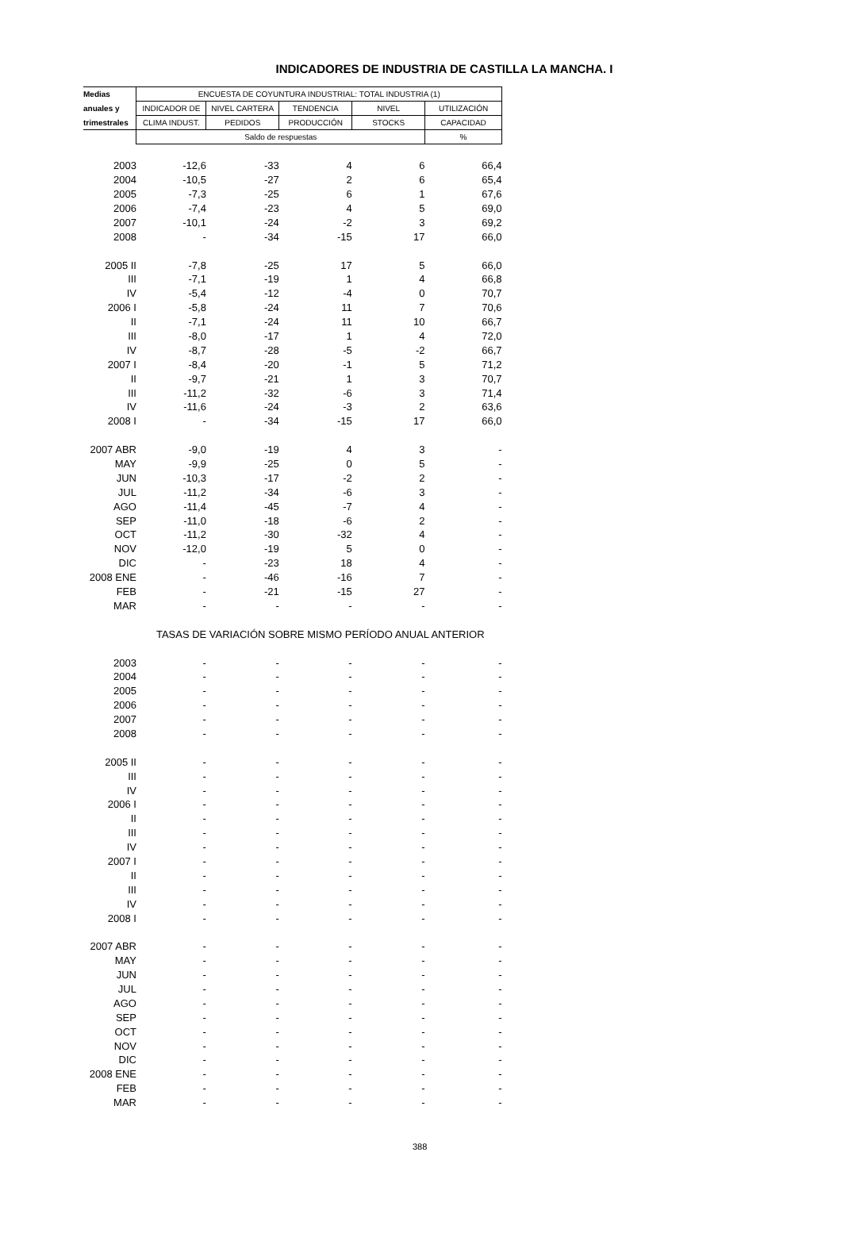INDICADORES DE INDUSTRIA DE CASTILLA LA MANCHA. I
| Medias | ENCUESTA DE COYUNTURA INDUSTRIAL: TOTAL INDUSTRIA (1) | | | | |
| --- | --- | --- | --- | --- | --- |
| anuales y | INDICADOR DE | NIVEL CARTERA | TENDENCIA | NIVEL | UTILIZACIÓN |
| trimestrales | CLIMA INDUST. | PEDIDOS | PRODUCCIÓN | STOCKS | CAPACIDAD |
| | Saldo de respuestas | | | | % |
| 2003 | -12,6 | -33 | 4 | 6 | 66,4 |
| 2004 | -10,5 | -27 | 2 | 6 | 65,4 |
| 2005 | -7,3 | -25 | 6 | 1 | 67,6 |
| 2006 | -7,4 | -23 | 4 | 5 | 69,0 |
| 2007 | -10,1 | -24 | -2 | 3 | 69,2 |
| 2008 | - | -34 | -15 | 17 | 66,0 |
| 2005 II | -7,8 | -25 | 17 | 5 | 66,0 |
| III | -7,1 | -19 | 1 | 4 | 66,8 |
| IV | -5,4 | -12 | -4 | 0 | 70,7 |
| 2006 I | -5,8 | -24 | 11 | 7 | 70,6 |
| II | -7,1 | -24 | 11 | 10 | 66,7 |
| III | -8,0 | -17 | 1 | 4 | 72,0 |
| IV | -8,7 | -28 | -5 | -2 | 66,7 |
| 2007 I | -8,4 | -20 | -1 | 5 | 71,2 |
| II | -9,7 | -21 | 1 | 3 | 70,7 |
| III | -11,2 | -32 | -6 | 3 | 71,4 |
| IV | -11,6 | -24 | -3 | 2 | 63,6 |
| 2008 I | - | -34 | -15 | 17 | 66,0 |
| 2007 ABR | -9,0 | -19 | 4 | 3 | - |
| MAY | -9,9 | -25 | 0 | 5 | - |
| JUN | -10,3 | -17 | -2 | 2 | - |
| JUL | -11,2 | -34 | -6 | 3 | - |
| AGO | -11,4 | -45 | -7 | 4 | - |
| SEP | -11,0 | -18 | -6 | 2 | - |
| OCT | -11,2 | -30 | -32 | 4 | - |
| NOV | -12,0 | -19 | 5 | 0 | - |
| DIC | - | -23 | 18 | 4 | - |
| 2008 ENE | - | -46 | -16 | 7 | - |
| FEB | - | -21 | -15 | 27 | - |
| MAR | - | - | - | - | - |
| TASAS DE VARIACIÓN SOBRE MISMO PERÍODO ANUAL ANTERIOR | | | | | |
| 2003 | - | - | - | - | - |
| 2004 | - | - | - | - | - |
| 2005 | - | - | - | - | - |
| 2006 | - | - | - | - | - |
| 2007 | - | - | - | - | - |
| 2008 | - | - | - | - | - |
| 2005 II | - | - | - | - | - |
| III | - | - | - | - | - |
| IV | - | - | - | - | - |
| 2006 I | - | - | - | - | - |
| II | - | - | - | - | - |
| III | - | - | - | - | - |
| IV | - | - | - | - | - |
| 2007 I | - | - | - | - | - |
| II | - | - | - | - | - |
| III | - | - | - | - | - |
| IV | - | - | - | - | - |
| 2008 I | - | - | - | - | - |
| 2007 ABR | - | - | - | - | - |
| MAY | - | - | - | - | - |
| JUN | - | - | - | - | - |
| JUL | - | - | - | - | - |
| AGO | - | - | - | - | - |
| SEP | - | - | - | - | - |
| OCT | - | - | - | - | - |
| NOV | - | - | - | - | - |
| DIC | - | - | - | - | - |
| 2008 ENE | - | - | - | - | - |
| FEB | - | - | - | - | - |
| MAR | - | - | - | - | - |
388